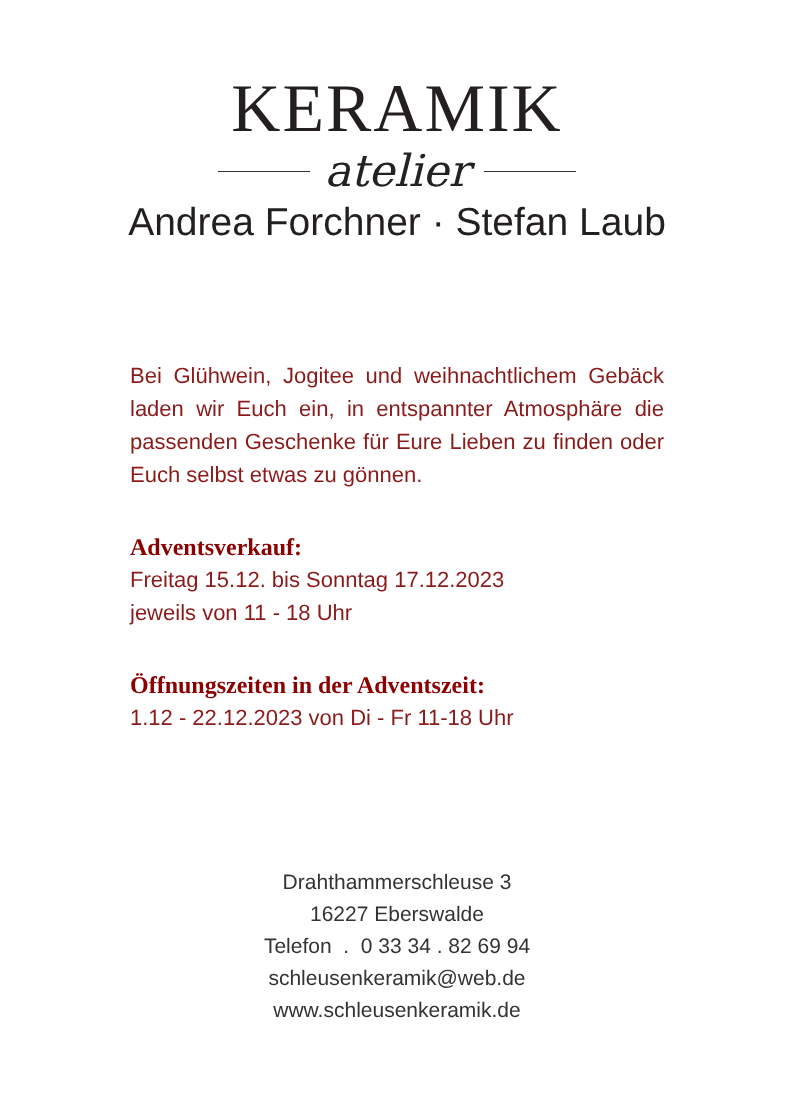KERAMIK
atelier
Andrea Forchner · Stefan Laub
Bei Glühwein, Jogitee und weihnachtlichem Gebäck laden wir Euch ein, in entspannter Atmosphäre die passenden Geschenke für Eure Lieben zu finden oder Euch selbst etwas zu gönnen.
Adventsverkauf:
Freitag 15.12. bis Sonntag 17.12.2023
jeweils von 11 - 18 Uhr
Öffnungszeiten in der Adventszeit:
1.12 - 22.12.2023 von Di - Fr 11-18 Uhr
Drahthammerschleuse 3
16227 Eberswalde
Telefon . 0 33 34 . 82 69 94
schleusenkeramik@web.de
www.schleusenkeramik.de